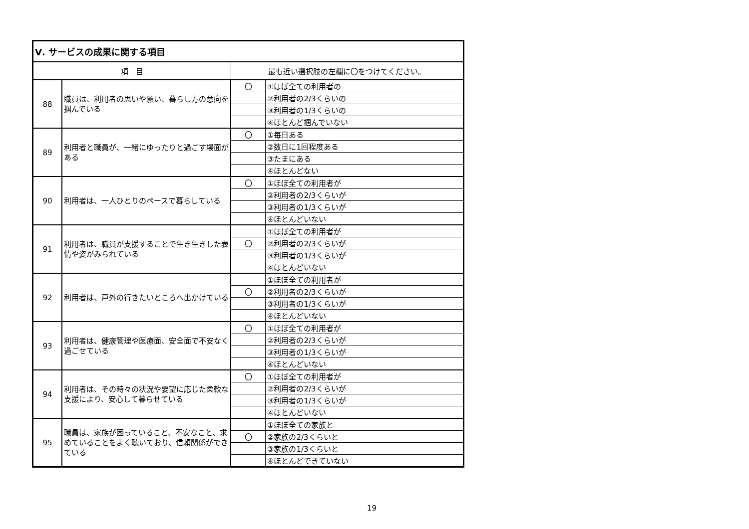| Ⅴ. サービスの成果に関する項目 | | | |
| --- | --- | --- | --- |
| 項 目 | | 最も近い選択肢の左欄に〇をつけてください。 | |
| 88 | 職員は、利用者の思いや願い、暮らし方の意向を掴んでいる | 〇 | ①ほぼ全ての利用者の |
| | | | ②利用者の2/3くらいの |
| | | | ③利用者の1/3くらいの |
| | | | ④ほとんど掴んでいない |
| 89 | 利用者と職員が、一緒にゆったりと過ごす場面がある | 〇 | ①毎日ある |
| | | | ②数日に1回程度ある |
| | | | ③たまにある |
| | | | ④ほとんどない |
| 90 | 利用者は、一人ひとりのペースで暮らしている | 〇 | ①ほぼ全ての利用者が |
| | | | ②利用者の2/3くらいが |
| | | | ③利用者の1/3くらいが |
| | | | ④ほとんどいない |
| 91 | 利用者は、職員が支援することで生き生きした表情や姿がみられている | | ①ほぼ全ての利用者が |
| | | 〇 | ②利用者の2/3くらいが |
| | | | ③利用者の1/3くらいが |
| | | | ④ほとんどいない |
| 92 | 利用者は、戸外の行きたいところへ出かけている | | ①ほぼ全ての利用者が |
| | | 〇 | ②利用者の2/3くらいが |
| | | | ③利用者の1/3くらいが |
| | | | ④ほとんどいない |
| 93 | 利用者は、健康管理や医療面、安全面で不安なく過ごせている | 〇 | ①ほぼ全ての利用者が |
| | | | ②利用者の2/3くらいが |
| | | | ③利用者の1/3くらいが |
| | | | ④ほとんどいない |
| 94 | 利用者は、その時々の状況や要望に応じた柔軟な支援により、安心して暮らせている | 〇 | ①ほぼ全ての利用者が |
| | | | ②利用者の2/3くらいが |
| | | | ③利用者の1/3くらいが |
| | | | ④ほとんどいない |
| 95 | 職員は、家族が困っていること、不安なこと、求めていることをよく聴いており、信頼関係ができている | | ①ほぼ全ての家族と |
| | | 〇 | ②家族の2/3くらいと |
| | | | ③家族の1/3くらいと |
| | | | ④ほとんどできていない |
19